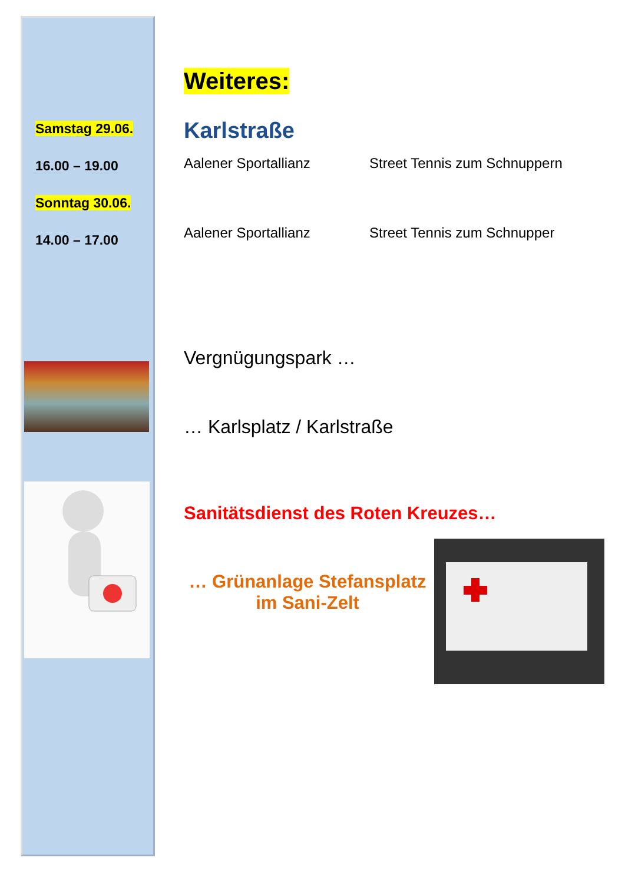Samstag 29.06.
16.00 – 19.00
Sonntag 30.06.
14.00 – 17.00
Weiteres:
Karlstraße
Aalener Sportallianz Street Tennis zum Schnuppern
Aalener Sportallianz Street Tennis zum Schnupper
Vergnügungspark …
… Karlsplatz / Karlstraße
Sanitätsdienst des Roten Kreuzes…
… Grünanlage Stefansplatz
im Sani-Zelt